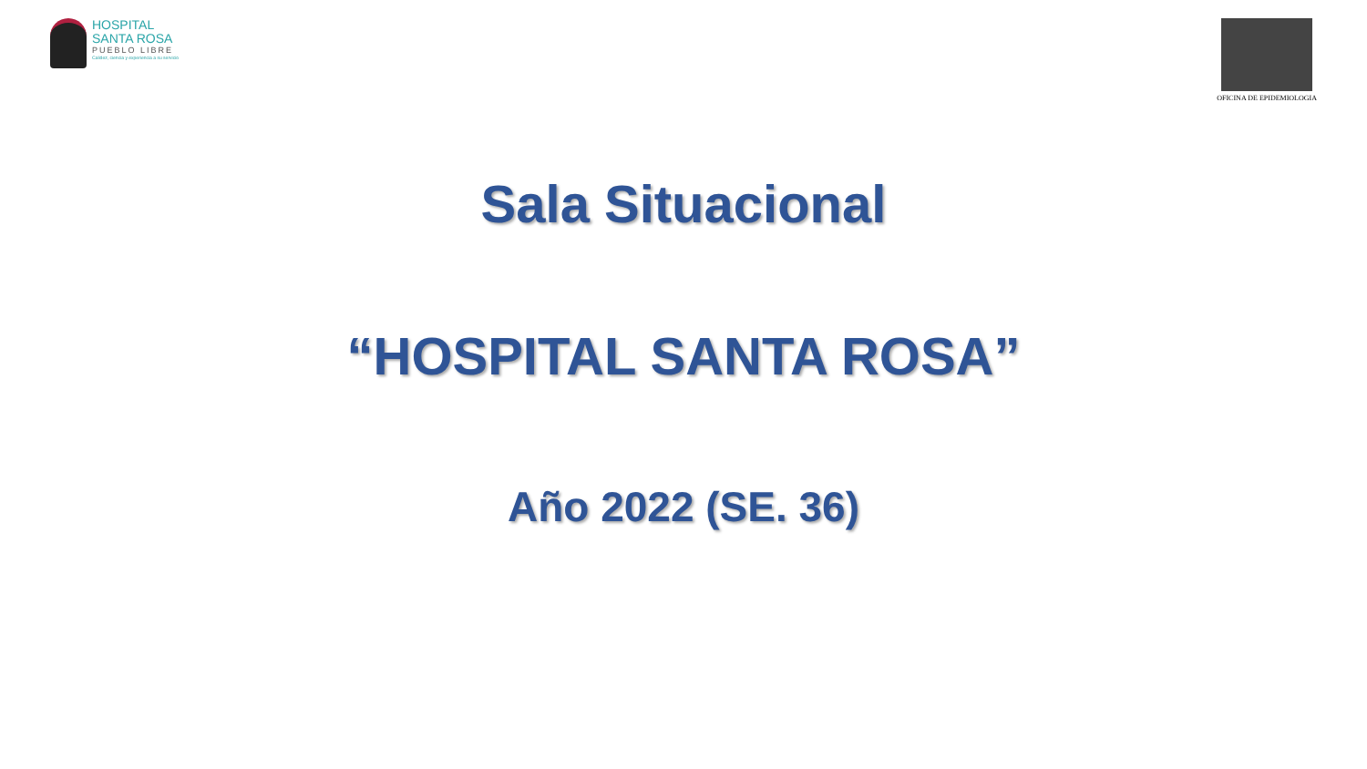HOSPITAL
SANTA ROSA
PUEBLO LIBRE
Calidez, ciencia y experiencia a su servicio
OFICINA DE EPIDEMIOLOGIA
Sala Situacional
“HOSPITAL SANTA ROSA”
Año 2022 (SE. 36)